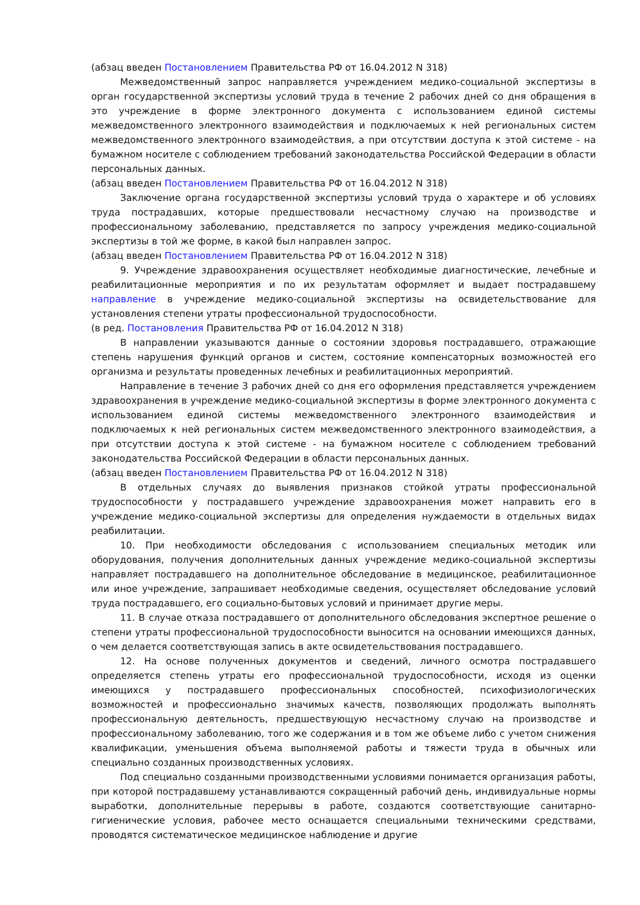(абзац введен Постановлением Правительства РФ от 16.04.2012 N 318)
Межведомственный запрос направляется учреждением медико-социальной экспертизы в орган государственной экспертизы условий труда в течение 2 рабочих дней со дня обращения в это учреждение в форме электронного документа с использованием единой системы межведомственного электронного взаимодействия и подключаемых к ней региональных систем межведомственного электронного взаимодействия, а при отсутствии доступа к этой системе - на бумажном носителе с соблюдением требований законодательства Российской Федерации в области персональных данных.
(абзац введен Постановлением Правительства РФ от 16.04.2012 N 318)
Заключение органа государственной экспертизы условий труда о характере и об условиях труда пострадавших, которые предшествовали несчастному случаю на производстве и профессиональному заболеванию, представляется по запросу учреждения медико-социальной экспертизы в той же форме, в какой был направлен запрос.
(абзац введен Постановлением Правительства РФ от 16.04.2012 N 318)
9. Учреждение здравоохранения осуществляет необходимые диагностические, лечебные и реабилитационные мероприятия и по их результатам оформляет и выдает пострадавшему направление в учреждение медико-социальной экспертизы на освидетельствование для установления степени утраты профессиональной трудоспособности.
(в ред. Постановления Правительства РФ от 16.04.2012 N 318)
В направлении указываются данные о состоянии здоровья пострадавшего, отражающие степень нарушения функций органов и систем, состояние компенсаторных возможностей его организма и результаты проведенных лечебных и реабилитационных мероприятий.
Направление в течение 3 рабочих дней со дня его оформления представляется учреждением здравоохранения в учреждение медико-социальной экспертизы в форме электронного документа с использованием единой системы межведомственного электронного взаимодействия и подключаемых к ней региональных систем межведомственного электронного взаимодействия, а при отсутствии доступа к этой системе - на бумажном носителе с соблюдением требований законодательства Российской Федерации в области персональных данных.
(абзац введен Постановлением Правительства РФ от 16.04.2012 N 318)
В отдельных случаях до выявления признаков стойкой утраты профессиональной трудоспособности у пострадавшего учреждение здравоохранения может направить его в учреждение медико-социальной экспертизы для определения нуждаемости в отдельных видах реабилитации.
10. При необходимости обследования с использованием специальных методик или оборудования, получения дополнительных данных учреждение медико-социальной экспертизы направляет пострадавшего на дополнительное обследование в медицинское, реабилитационное или иное учреждение, запрашивает необходимые сведения, осуществляет обследование условий труда пострадавшего, его социально-бытовых условий и принимает другие меры.
11. В случае отказа пострадавшего от дополнительного обследования экспертное решение о степени утраты профессиональной трудоспособности выносится на основании имеющихся данных, о чем делается соответствующая запись в акте освидетельствования пострадавшего.
12. На основе полученных документов и сведений, личного осмотра пострадавшего определяется степень утраты его профессиональной трудоспособности, исходя из оценки имеющихся у пострадавшего профессиональных способностей, психофизиологических возможностей и профессионально значимых качеств, позволяющих продолжать выполнять профессиональную деятельность, предшествующую несчастному случаю на производстве и профессиональному заболеванию, того же содержания и в том же объеме либо с учетом снижения квалификации, уменьшения объема выполняемой работы и тяжести труда в обычных или специально созданных производственных условиях.
Под специально созданными производственными условиями понимается организация работы, при которой пострадавшему устанавливаются сокращенный рабочий день, индивидуальные нормы выработки, дополнительные перерывы в работе, создаются соответствующие санитарно-гигиенические условия, рабочее место оснащается специальными техническими средствами, проводятся систематическое медицинское наблюдение и другие